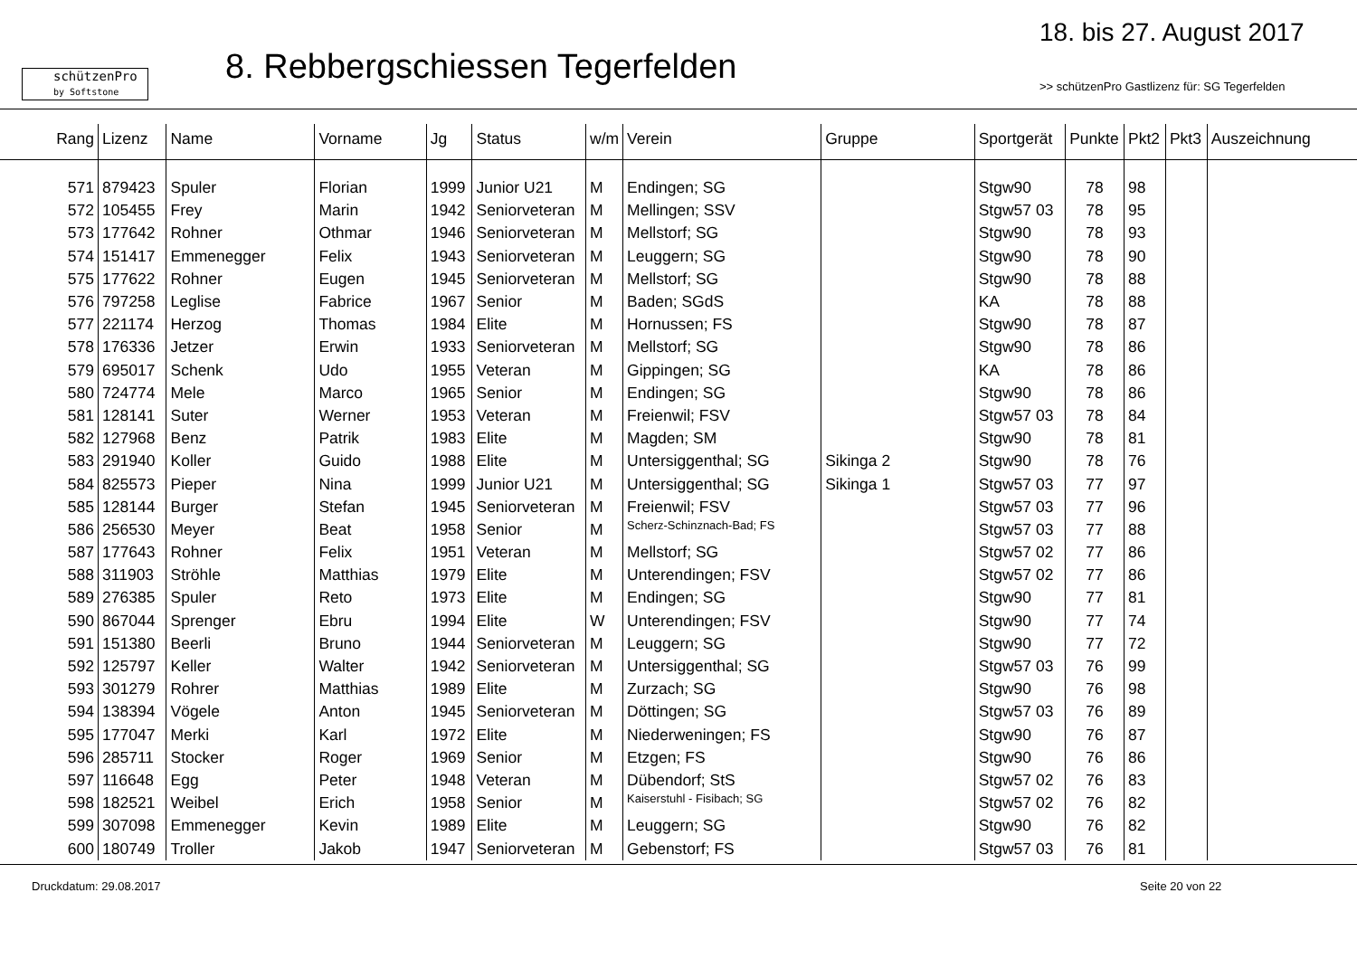schützenPro
by Softstone
8. Rebbergschiessen Tegerfelden
18. bis 27. August 2017
>> schützenPro Gastlizenz für: SG Tegerfelden
| Rang | Lizenz | Name | Vorname | Jg | Status | w/m | Verein | Gruppe | Sportgerät | Punkte | Pkt2 | Pkt3 | Auszeichnung |
| --- | --- | --- | --- | --- | --- | --- | --- | --- | --- | --- | --- | --- | --- |
| 571 | 879423 | Spuler | Florian | 1999 | Junior U21 | M | Endingen; SG | | Stgw90 | 78 | 98 | | |
| 572 | 105455 | Frey | Marin | 1942 | Seniorveteran | M | Mellingen; SSV | | Stgw57 03 | 78 | 95 | | |
| 573 | 177642 | Rohner | Othmar | 1946 | Seniorveteran | M | Mellstorf; SG | | Stgw90 | 78 | 93 | | |
| 574 | 151417 | Emmenegger | Felix | 1943 | Seniorveteran | M | Leuggern; SG | | Stgw90 | 78 | 90 | | |
| 575 | 177622 | Rohner | Eugen | 1945 | Seniorveteran | M | Mellstorf; SG | | Stgw90 | 78 | 88 | | |
| 576 | 797258 | Leglise | Fabrice | 1967 | Senior | M | Baden; SGdS | | KA | 78 | 88 | | |
| 577 | 221174 | Herzog | Thomas | 1984 | Elite | M | Hornussen; FS | | Stgw90 | 78 | 87 | | |
| 578 | 176336 | Jetzer | Erwin | 1933 | Seniorveteran | M | Mellstorf; SG | | Stgw90 | 78 | 86 | | |
| 579 | 695017 | Schenk | Udo | 1955 | Veteran | M | Gippingen; SG | | KA | 78 | 86 | | |
| 580 | 724774 | Mele | Marco | 1965 | Senior | M | Endingen; SG | | Stgw90 | 78 | 86 | | |
| 581 | 128141 | Suter | Werner | 1953 | Veteran | M | Freienwil; FSV | | Stgw57 03 | 78 | 84 | | |
| 582 | 127968 | Benz | Patrik | 1983 | Elite | M | Magden; SM | | Stgw90 | 78 | 81 | | |
| 583 | 291940 | Koller | Guido | 1988 | Elite | M | Untersiggenthal; SG | Sikinga 2 | Stgw90 | 78 | 76 | | |
| 584 | 825573 | Pieper | Nina | 1999 | Junior U21 | M | Untersiggenthal; SG | Sikinga 1 | Stgw57 03 | 77 | 97 | | |
| 585 | 128144 | Burger | Stefan | 1945 | Seniorveteran | M | Freienwil; FSV | | Stgw57 03 | 77 | 96 | | |
| 586 | 256530 | Meyer | Beat | 1958 | Senior | M | Scherz-Schinznach-Bad; FS | | Stgw57 03 | 77 | 88 | | |
| 587 | 177643 | Rohner | Felix | 1951 | Veteran | M | Mellstorf; SG | | Stgw57 02 | 77 | 86 | | |
| 588 | 311903 | Ströhle | Matthias | 1979 | Elite | M | Unterendingen; FSV | | Stgw57 02 | 77 | 86 | | |
| 589 | 276385 | Spuler | Reto | 1973 | Elite | M | Endingen; SG | | Stgw90 | 77 | 81 | | |
| 590 | 867044 | Sprenger | Ebru | 1994 | Elite | W | Unterendingen; FSV | | Stgw90 | 77 | 74 | | |
| 591 | 151380 | Beerli | Bruno | 1944 | Seniorveteran | M | Leuggern; SG | | Stgw90 | 77 | 72 | | |
| 592 | 125797 | Keller | Walter | 1942 | Seniorveteran | M | Untersiggenthal; SG | | Stgw57 03 | 76 | 99 | | |
| 593 | 301279 | Rohrer | Matthias | 1989 | Elite | M | Zurzach; SG | | Stgw90 | 76 | 98 | | |
| 594 | 138394 | Vögele | Anton | 1945 | Seniorveteran | M | Döttingen; SG | | Stgw57 03 | 76 | 89 | | |
| 595 | 177047 | Merki | Karl | 1972 | Elite | M | Niederweningen; FS | | Stgw90 | 76 | 87 | | |
| 596 | 285711 | Stocker | Roger | 1969 | Senior | M | Etzgen; FS | | Stgw90 | 76 | 86 | | |
| 597 | 116648 | Egg | Peter | 1948 | Veteran | M | Dübendorf; StS | | Stgw57 02 | 76 | 83 | | |
| 598 | 182521 | Weibel | Erich | 1958 | Senior | M | Kaiserstuhl - Fisibach; SG | | Stgw57 02 | 76 | 82 | | |
| 599 | 307098 | Emmenegger | Kevin | 1989 | Elite | M | Leuggern; SG | | Stgw90 | 76 | 82 | | |
| 600 | 180749 | Troller | Jakob | 1947 | Seniorveteran | M | Gebenstorf; FS | | Stgw57 03 | 76 | 81 | | |
Druckdatum: 29.08.2017 Seite 20 von 22